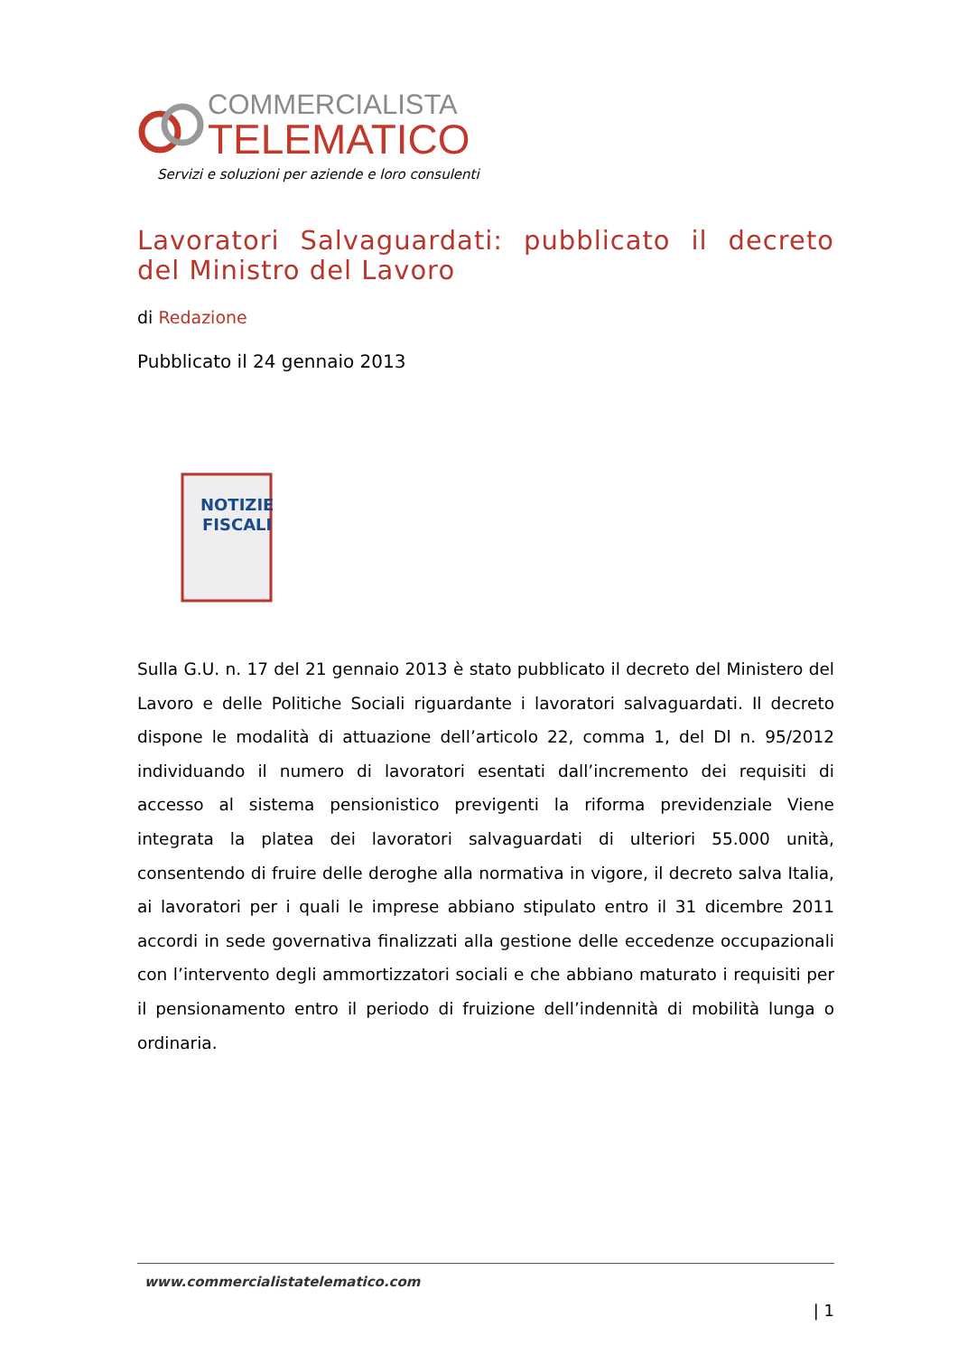COMMERCIALISTA
TELEMATICO
Servizi e soluzioni per aziende e loro consulenti
Lavoratori Salvaguardati: pubblicato il decreto del Ministro del Lavoro
di Redazione
Pubblicato il 24 gennaio 2013
NOTIZIE
FISCALI
Sulla G.U. n. 17 del 21 gennaio 2013 è stato pubblicato il decreto del Ministero del Lavoro e delle Politiche Sociali riguardante i lavoratori salvaguardati. Il decreto dispone le modalità di attuazione dell’articolo 22, comma 1, del Dl n. 95/2012 individuando il numero di lavoratori esentati dall’incremento dei requisiti di accesso al sistema pensionistico previgenti la riforma previdenziale Viene integrata la platea dei lavoratori salvaguardati di ulteriori 55.000 unità, consentendo di fruire delle deroghe alla normativa in vigore, il decreto salva Italia, ai lavoratori per i quali le imprese abbiano stipulato entro il 31 dicembre 2011 accordi in sede governativa finalizzati alla gestione delle eccedenze occupazionali con l’intervento degli ammortizzatori sociali e che abbiano maturato i requisiti per il pensionamento entro il periodo di fruizione dell’indennità di mobilità lunga o ordinaria.
www.commercialistatelematico.com
| 1